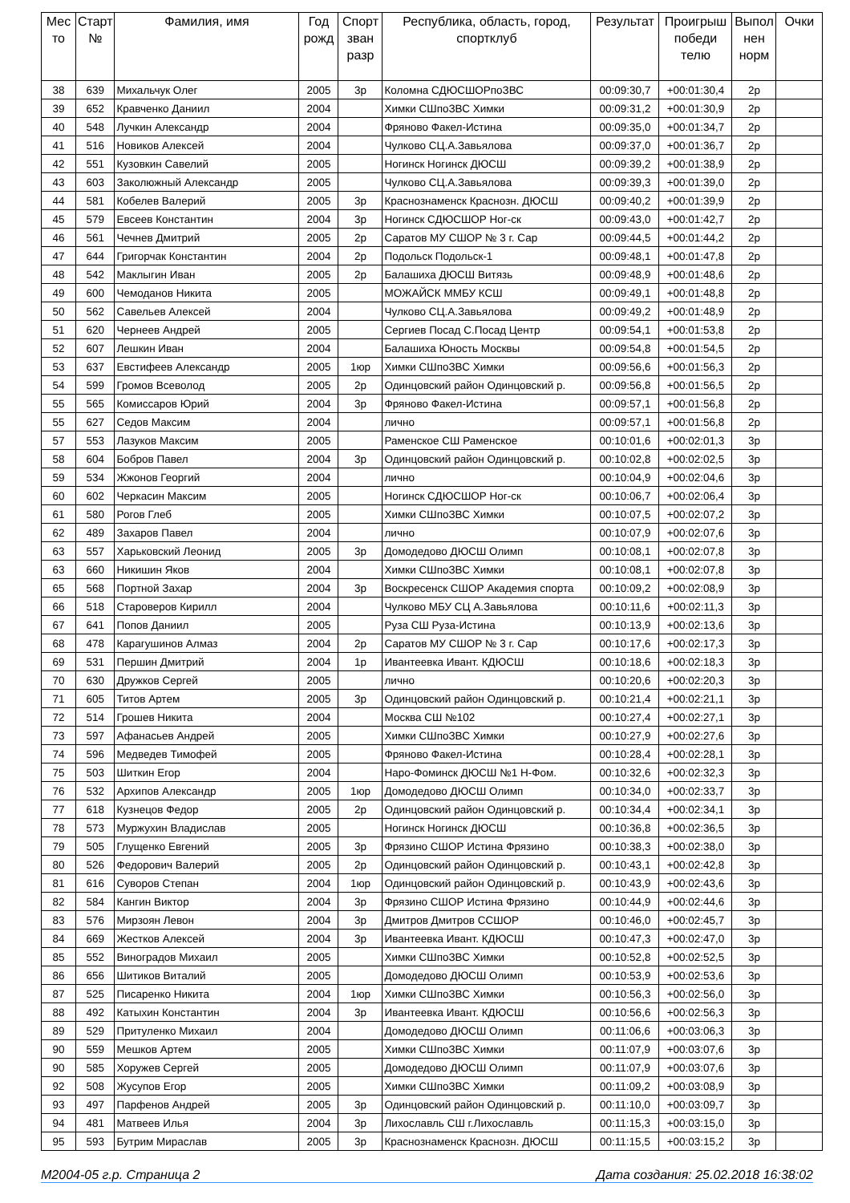| Мес то | Старт № | Фамилия, имя | Год рожд | Спорт зван разр | Республика, область, город, спортклуб | Результат | Проигрыш победи телю | Выпол нен норм | Очки |
| --- | --- | --- | --- | --- | --- | --- | --- | --- | --- |
| 38 | 639 | Михальчук Олег | 2005 | 3р | Коломна СДЮСШОРпоЗВС | 00:09:30,7 | +00:01:30,4 | 2р | |
| 39 | 652 | Кравченко Даниил | 2004 | | Химки СШпоЗВС Химки | 00:09:31,2 | +00:01:30,9 | 2р | |
| 40 | 548 | Лучкин Александр | 2004 | | Фряново Факел-Истина | 00:09:35,0 | +00:01:34,7 | 2р | |
| 41 | 516 | Новиков Алексей | 2004 | | Чулково СЦ.А.Завьялова | 00:09:37,0 | +00:01:36,7 | 2р | |
| 42 | 551 | Кузовкин Савелий | 2005 | | Ногинск Ногинск ДЮСШ | 00:09:39,2 | +00:01:38,9 | 2р | |
| 43 | 603 | Заколюжный Александр | 2005 | | Чулково СЦ.А.Завьялова | 00:09:39,3 | +00:01:39,0 | 2р | |
| 44 | 581 | Кобелев Валерий | 2005 | 3р | Краснознаменск Краснозн. ДЮСШ | 00:09:40,2 | +00:01:39,9 | 2р | |
| 45 | 579 | Евсеев Константин | 2004 | 3р | Ногинск СДЮСШОР Ног-ск | 00:09:43,0 | +00:01:42,7 | 2р | |
| 46 | 561 | Чечнев Дмитрий | 2005 | 2р | Саратов МУ СШОР № 3 г. Сар | 00:09:44,5 | +00:01:44,2 | 2р | |
| 47 | 644 | Григорчак Константин | 2004 | 2р | Подольск Подольск-1 | 00:09:48,1 | +00:01:47,8 | 2р | |
| 48 | 542 | Маклыгин Иван | 2005 | 2р | Балашиха ДЮСШ Витязь | 00:09:48,9 | +00:01:48,6 | 2р | |
| 49 | 600 | Чемоданов Никита | 2005 | | МОЖАЙСК ММБУ КСШ | 00:09:49,1 | +00:01:48,8 | 2р | |
| 50 | 562 | Савельев Алексей | 2004 | | Чулково СЦ.А.Завьялова | 00:09:49,2 | +00:01:48,9 | 2р | |
| 51 | 620 | Чернеев Андрей | 2005 | | Сергиев Посад С.Посад Центр | 00:09:54,1 | +00:01:53,8 | 2р | |
| 52 | 607 | Лешкин Иван | 2004 | | Балашиха Юность Москвы | 00:09:54,8 | +00:01:54,5 | 2р | |
| 53 | 637 | Евстифеев Александр | 2005 | 1юр | Химки СШпоЗВС Химки | 00:09:56,6 | +00:01:56,3 | 2р | |
| 54 | 599 | Громов Всеволод | 2005 | 2р | Одинцовский район Одинцовский р. | 00:09:56,8 | +00:01:56,5 | 2р | |
| 55 | 565 | Комиссаров Юрий | 2004 | 3р | Фряново Факел-Истина | 00:09:57,1 | +00:01:56,8 | 2р | |
| 55 | 627 | Седов Максим | 2004 | | лично | 00:09:57,1 | +00:01:56,8 | 2р | |
| 57 | 553 | Лазуков Максим | 2005 | | Раменское СШ Раменское | 00:10:01,6 | +00:02:01,3 | 3р | |
| 58 | 604 | Бобров Павел | 2004 | 3р | Одинцовский район Одинцовский р. | 00:10:02,8 | +00:02:02,5 | 3р | |
| 59 | 534 | Жжонов Георгий | 2004 | | лично | 00:10:04,9 | +00:02:04,6 | 3р | |
| 60 | 602 | Черкасин Максим | 2005 | | Ногинск СДЮСШОР Ног-ск | 00:10:06,7 | +00:02:06,4 | 3р | |
| 61 | 580 | Рогов Глеб | 2005 | | Химки СШпоЗВС Химки | 00:10:07,5 | +00:02:07,2 | 3р | |
| 62 | 489 | Захаров Павел | 2004 | | лично | 00:10:07,9 | +00:02:07,6 | 3р | |
| 63 | 557 | Харьковский Леонид | 2005 | 3р | Домодедово ДЮСШ Олимп | 00:10:08,1 | +00:02:07,8 | 3р | |
| 63 | 660 | Никишин Яков | 2004 | | Химки СШпоЗВС Химки | 00:10:08,1 | +00:02:07,8 | 3р | |
| 65 | 568 | Портной Захар | 2004 | 3р | Воскресенск СШОР Академия спорта | 00:10:09,2 | +00:02:08,9 | 3р | |
| 66 | 518 | Староверов Кирилл | 2004 | | Чулково МБУ СЦ А.Завьялова | 00:10:11,6 | +00:02:11,3 | 3р | |
| 67 | 641 | Попов Даниил | 2005 | | Руза СШ Руза-Истина | 00:10:13,9 | +00:02:13,6 | 3р | |
| 68 | 478 | Карагушинов Алмаз | 2004 | 2р | Саратов МУ СШОР № 3 г. Сар | 00:10:17,6 | +00:02:17,3 | 3р | |
| 69 | 531 | Першин Дмитрий | 2004 | 1р | Ивантеевка Ивант. КДЮСШ | 00:10:18,6 | +00:02:18,3 | 3р | |
| 70 | 630 | Дружков Сергей | 2005 | | лично | 00:10:20,6 | +00:02:20,3 | 3р | |
| 71 | 605 | Титов Артем | 2005 | 3р | Одинцовский район Одинцовский р. | 00:10:21,4 | +00:02:21,1 | 3р | |
| 72 | 514 | Грошев Никита | 2004 | | Москва СШ №102 | 00:10:27,4 | +00:02:27,1 | 3р | |
| 73 | 597 | Афанасьев Андрей | 2005 | | Химки СШпоЗВС Химки | 00:10:27,9 | +00:02:27,6 | 3р | |
| 74 | 596 | Медведев Тимофей | 2005 | | Фряново Факел-Истина | 00:10:28,4 | +00:02:28,1 | 3р | |
| 75 | 503 | Шиткин Егор | 2004 | | Наро-Фоминск ДЮСШ №1 Н-Фом. | 00:10:32,6 | +00:02:32,3 | 3р | |
| 76 | 532 | Архипов Александр | 2005 | 1юр | Домодедово ДЮСШ Олимп | 00:10:34,0 | +00:02:33,7 | 3р | |
| 77 | 618 | Кузнецов Федор | 2005 | 2р | Одинцовский район Одинцовский р. | 00:10:34,4 | +00:02:34,1 | 3р | |
| 78 | 573 | Муржухин Владислав | 2005 | | Ногинск Ногинск ДЮСШ | 00:10:36,8 | +00:02:36,5 | 3р | |
| 79 | 505 | Глущенко Евгений | 2005 | 3р | Фрязино СШОР Истина Фрязино | 00:10:38,3 | +00:02:38,0 | 3р | |
| 80 | 526 | Федорович Валерий | 2005 | 2р | Одинцовский район Одинцовский р. | 00:10:43,1 | +00:02:42,8 | 3р | |
| 81 | 616 | Суворов Степан | 2004 | 1юр | Одинцовский район Одинцовский р. | 00:10:43,9 | +00:02:43,6 | 3р | |
| 82 | 584 | Кангин Виктор | 2004 | 3р | Фрязино СШОР Истина Фрязино | 00:10:44,9 | +00:02:44,6 | 3р | |
| 83 | 576 | Мирзоян Левон | 2004 | 3р | Дмитров Дмитров ССШОР | 00:10:46,0 | +00:02:45,7 | 3р | |
| 84 | 669 | Жестков Алексей | 2004 | 3р | Ивантеевка Ивант. КДЮСШ | 00:10:47,3 | +00:02:47,0 | 3р | |
| 85 | 552 | Виноградов Михаил | 2005 | | Химки СШпоЗВС Химки | 00:10:52,8 | +00:02:52,5 | 3р | |
| 86 | 656 | Шитиков Виталий | 2005 | | Домодедово ДЮСШ Олимп | 00:10:53,9 | +00:02:53,6 | 3р | |
| 87 | 525 | Писаренко Никита | 2004 | 1юр | Химки СШпоЗВС Химки | 00:10:56,3 | +00:02:56,0 | 3р | |
| 88 | 492 | Катыхин Константин | 2004 | 3р | Ивантеевка Ивант. КДЮСШ | 00:10:56,6 | +00:02:56,3 | 3р | |
| 89 | 529 | Притуленко Михаил | 2004 | | Домодедово ДЮСШ Олимп | 00:11:06,6 | +00:03:06,3 | 3р | |
| 90 | 559 | Мешков Артем | 2005 | | Химки СШпоЗВС Химки | 00:11:07,9 | +00:03:07,6 | 3р | |
| 90 | 585 | Хоружев Сергей | 2005 | | Домодедово ДЮСШ Олимп | 00:11:07,9 | +00:03:07,6 | 3р | |
| 92 | 508 | Жусупов Егор | 2005 | | Химки СШпоЗВС Химки | 00:11:09,2 | +00:03:08,9 | 3р | |
| 93 | 497 | Парфенов Андрей | 2005 | 3р | Одинцовский район Одинцовский р. | 00:11:10,0 | +00:03:09,7 | 3р | |
| 94 | 481 | Матвеев Илья | 2004 | 3р | Лихославль СШ г.Лихославль | 00:11:15,3 | +00:03:15,0 | 3р | |
| 95 | 593 | Бутрим Мираслав | 2005 | 3р | Краснознаменск Краснозн. ДЮСШ | 00:11:15,5 | +00:03:15,2 | 3р | |
М2004-05 г.р. Страница 2 Дата создания: 25.02.2018 16:38:02